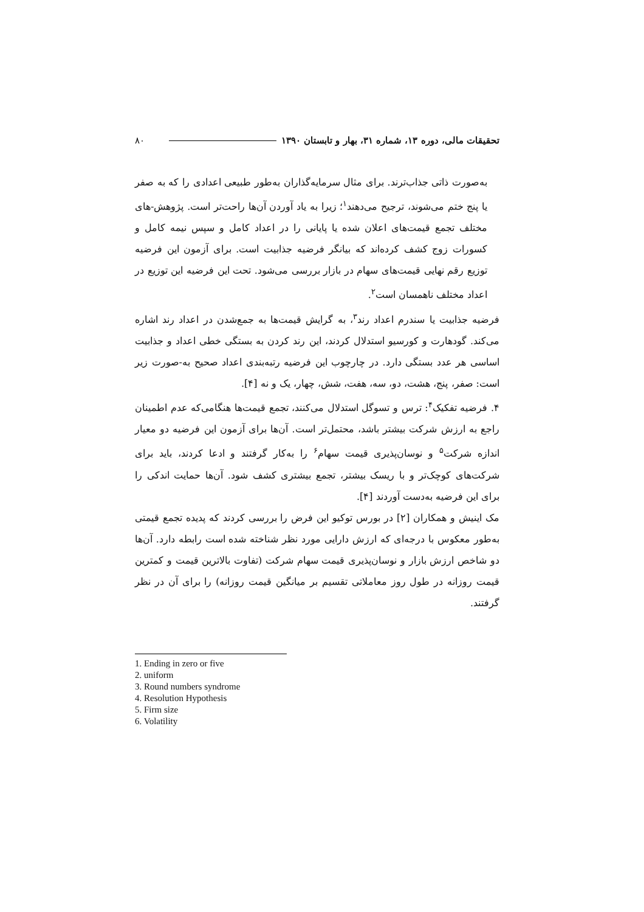تحقیقات مالی، دوره ۱۳، شماره ۳۱، بهار و تابستان ۱۳۹۰ ۸۰
به‌صورت ذاتی جذاب‌ترند. برای مثال سرمایه‌گذاران به‌طور طبیعی اعدادی را که به صفر یا پنج ختم می‌شوند، ترجیح می‌دهند<sup>۱</sup>؛ زیرا به یاد آوردن آن‌ها راحت‌تر است. پژوهش-های مختلف تجمع قیمت‌های اعلان شده یا پایانی را در اعداد کامل و سپس نیمه کامل و کسورات زوج کشف کرده‌اند که بیانگر فرضیه جذابیت است. برای آزمون این فرضیه توزیع رقم نهایی قیمت‌های سهام در بازار بررسی می‌شود. تحت این فرضیه این توزیع در اعداد مختلف ناهمسان است<sup>۲</sup>.
فرضیه جذابیت یا سندرم اعداد رند<sup>۳</sup>، به گرایش قیمت‌ها به جمع‌شدن در اعداد رند اشاره می‌کند. گودهارت و کورسیو استدلال کردند، این رند کردن به بستگی خطی اعداد و جذابیت اساسی هر عدد بستگی دارد. در چارچوب این فرضیه رتبه‌بندی اعداد صحیح به-صورت زیر است: صفر، پنج، هشت، دو، سه، هفت، شش، چهار، یک و نه [۴].
۴. فرضیه تفکیک<sup>۴</sup>: ترس و تسوگل استدلال می‌کنند، تجمع قیمت‌ها هنگامی‌که عدم اطمینان راجع به ارزش شرکت بیشتر باشد، محتمل‌تر است. آن‌ها برای آزمون این فرضیه دو معیار اندازه شرکت<sup>۵</sup> و نوسان‌پذیری قیمت سهام<sup>۶</sup> را به‌کار گرفتند و ادعا کردند، باید برای شرکت‌های کوچک‌تر و با ریسک بیشتر، تجمع بیشتری کشف شود. آن‌ها حمایت اندکی را برای این فرضیه به‌دست آوردند [۴].
مک اینیش و همکاران [۲] در بورس توکیو این فرض را بررسی کردند که پدیده تجمع قیمتی به‌طور معکوس با درجه‌ای که ارزش دارایی مورد نظر شناخته شده است رابطه دارد. آن‌ها دو شاخص ارزش بازار و نوسان‌پذیری قیمت سهام شرکت (تفاوت بالاترین قیمت و کمترین قیمت روزانه در طول روز معاملاتی تقسیم بر میانگین قیمت روزانه) را برای آن در نظر گرفتند.
1. Ending in zero or five
2. uniform
3. Round numbers syndrome
4. Resolution Hypothesis
5. Firm size
6. Volatility